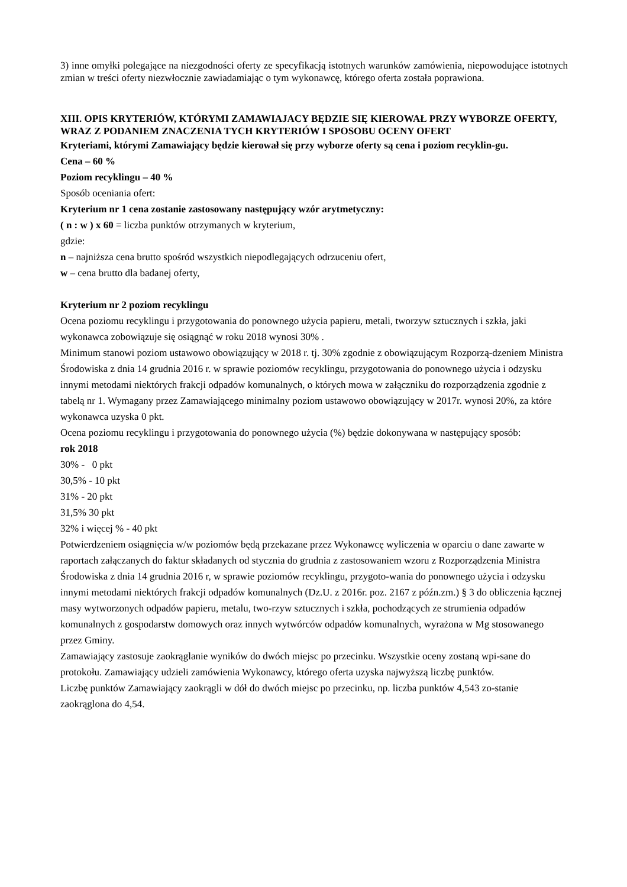3) inne omyłki polegające na niezgodności oferty ze specyfikacją istotnych warunków zamówienia, niepowodujące istotnych zmian w treści oferty niezwłocznie zawiadamiając o tym wykonawcę, którego oferta została poprawiona.
XIII. OPIS KRYTERIÓW, KTÓRYMI ZAMAWIAJACY BĘDZIE SIĘ KIEROWAŁ PRZY WYBORZE OFERTY, WRAZ Z PODANIEM ZNACZENIA TYCH KRYTERIÓW I SPOSOBU OCENY OFERT
Kryteriami, którymi Zamawiający będzie kierował się przy wyborze oferty są cena i poziom recyklin-gu.
Cena – 60 %
Poziom recyklingu – 40 %
Sposób oceniania ofert:
Kryterium nr 1 cena zostanie zastosowany następujący wzór arytmetyczny:
( n : w ) x 60 = liczba punktów otrzymanych w kryterium,
gdzie:
n – najniższa cena brutto spośród wszystkich niepodlegających odrzuceniu ofert,
w – cena brutto dla badanej oferty,
Kryterium nr 2 poziom recyklingu
Ocena poziomu recyklingu i przygotowania do ponownego użycia papieru, metali, tworzyw sztucznych i szkła, jaki wykonawca zobowiązuje się osiągnąć w roku 2018 wynosi 30% .
Minimum stanowi poziom ustawowo obowiązujący w 2018 r. tj. 30% zgodnie z obowiązującym Rozporzą-dzeniem Ministra Środowiska z dnia 14 grudnia 2016 r. w sprawie poziomów recyklingu, przygotowania do ponownego użycia i odzysku innymi metodami niektórych frakcji odpadów komunalnych, o których mowa w załączniku do rozporządzenia zgodnie z tabelą nr 1. Wymagany przez Zamawiającego minimalny poziom ustawowo obowiązujący w 2017r. wynosi 20%, za które wykonawca uzyska 0 pkt.
Ocena poziomu recyklingu i przygotowania do ponownego użycia (%) będzie dokonywana w następujący sposób:
rok 2018
30% - 0 pkt
30,5% - 10 pkt
31% - 20 pkt
31,5% 30 pkt
32% i więcej % - 40 pkt
Potwierdzeniem osiągnięcia w/w poziomów będą przekazane przez Wykonawcę wyliczenia w oparciu o dane zawarte w raportach załączanych do faktur składanych od stycznia do grudnia z zastosowaniem wzoru z Rozporządzenia Ministra Środowiska z dnia 14 grudnia 2016 r, w sprawie poziomów recyklingu, przygoto-wania do ponownego użycia i odzysku innymi metodami niektórych frakcji odpadów komunalnych (Dz.U. z 2016r. poz. 2167 z późn.zm.) § 3 do obliczenia łącznej masy wytworzonych odpadów papieru, metalu, two-rzyw sztucznych i szkła, pochodzących ze strumienia odpadów komunalnych z gospodarstw domowych oraz innych wytwórców odpadów komunalnych, wyrażona w Mg stosowanego przez Gminy.
Zamawiający zastosuje zaokrąglanie wyników do dwóch miejsc po przecinku. Wszystkie oceny zostaną wpi-sane do protokołu. Zamawiający udzieli zamówienia Wykonawcy, którego oferta uzyska najwyższą liczbę punktów.
Liczbę punktów Zamawiający zaokrągli w dół do dwóch miejsc po przecinku, np. liczba punktów 4,543 zo-stanie zaokrąglona do 4,54.